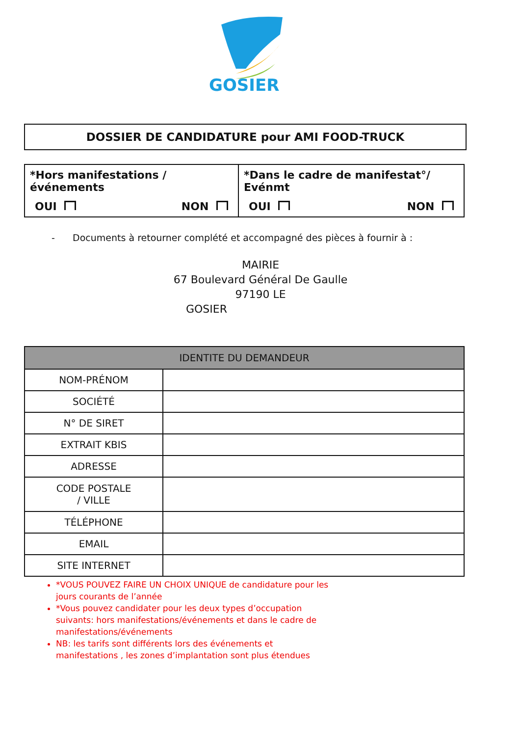GOSIER
DOSSIER DE CANDIDATURE pour AMI FOOD-TRUCK
| *Hors manifestations /événements OUI NON | *Dans le cadre de manifestat°/ Evénmt OUI NON |
- Documents à retourner complété et accompagné des pièces à fournir à :
MAIRIE
67 Boulevard Général De Gaulle
97190 LE
GOSIER
| IDENTITE DU DEMANDEUR | |
| --- | --- |
| NOM-PRÉNOM | |
| SOCIÉTÉ | |
| N° DE SIRET | |
| EXTRAIT KBIS | |
| ADRESSE | |
| CODE POSTALE / VILLE | |
| TÉLÉPHONE | |
| EMAIL | |
| SITE INTERNET | |
*VOUS POUVEZ FAIRE UN CHOIX UNIQUE de candidature pour les jours courants de l’année
*Vous pouvez candidater pour les deux types d’occupation suivants: hors manifestations/événements et dans le cadre de manifestations/événements
NB: les tarifs sont différents lors des événements et manifestations , les zones d’implantation sont plus étendues